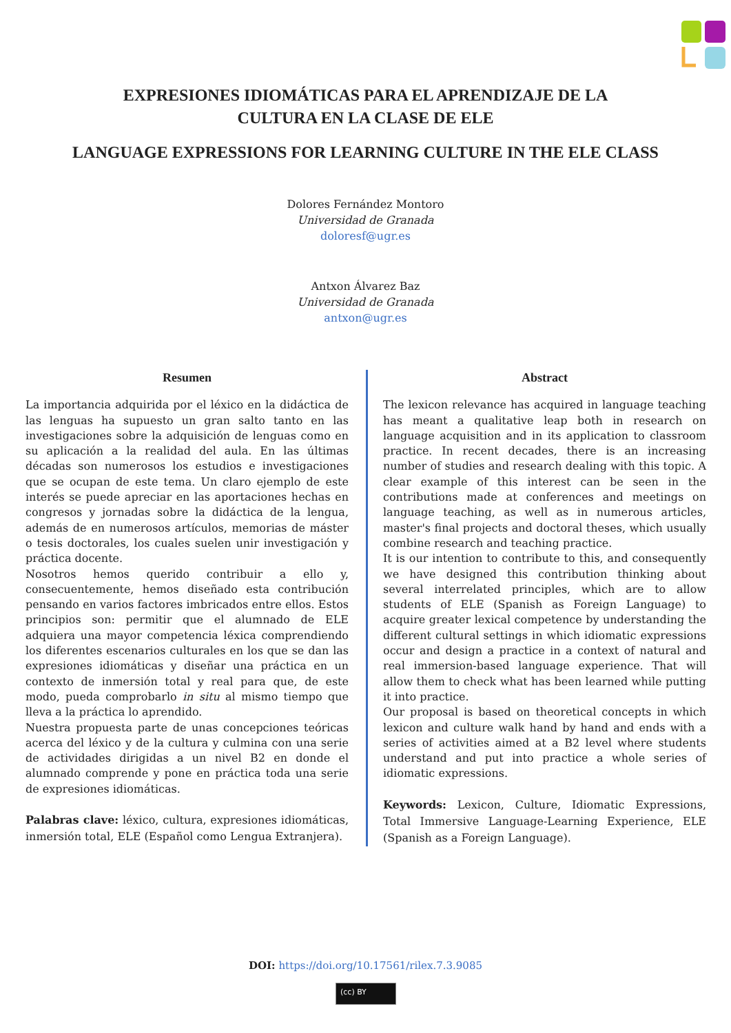EXPRESIONES IDIOMÁTICAS PARA EL APRENDIZAJE DE LA
CULTURA EN LA CLASE DE ELE
LANGUAGE EXPRESSIONS FOR LEARNING CULTURE IN THE ELE CLASS
Dolores Fernández Montoro
Universidad de Granada
doloresf@ugr.es
Antxon Álvarez Baz
Universidad de Granada
antxon@ugr.es
Resumen
La importancia adquirida por el léxico en la didáctica de las lenguas ha supuesto un gran salto tanto en las investigaciones sobre la adquisición de lenguas como en su aplicación a la realidad del aula. En las últimas décadas son numerosos los estudios e investigaciones que se ocupan de este tema. Un claro ejemplo de este interés se puede apreciar en las aportaciones hechas en congresos y jornadas sobre la didáctica de la lengua, además de en numerosos artículos, memorias de máster o tesis doctorales, los cuales suelen unir investigación y práctica docente.
Nosotros hemos querido contribuir a ello y, consecuentemente, hemos diseñado esta contribución pensando en varios factores imbricados entre ellos. Estos principios son: permitir que el alumnado de ELE adquiera una mayor competencia léxica comprendiendo los diferentes escenarios culturales en los que se dan las expresiones idiomáticas y diseñar una práctica en un contexto de inmersión total y real para que, de este modo, pueda comprobarlo in situ al mismo tiempo que lleva a la práctica lo aprendido.
Nuestra propuesta parte de unas concepciones teóricas acerca del léxico y de la cultura y culmina con una serie de actividades dirigidas a un nivel B2 en donde el alumnado comprende y pone en práctica toda una serie de expresiones idiomáticas.
Palabras clave: léxico, cultura, expresiones idiomáticas, inmersión total, ELE (Español como Lengua Extranjera).
Abstract
The lexicon relevance has acquired in language teaching has meant a qualitative leap both in research on language acquisition and in its application to classroom practice. In recent decades, there is an increasing number of studies and research dealing with this topic. A clear example of this interest can be seen in the contributions made at conferences and meetings on language teaching, as well as in numerous articles, master's final projects and doctoral theses, which usually combine research and teaching practice.
It is our intention to contribute to this, and consequently we have designed this contribution thinking about several interrelated principles, which are to allow students of ELE (Spanish as Foreign Language) to acquire greater lexical competence by understanding the different cultural settings in which idiomatic expressions occur and design a practice in a context of natural and real immersion-based language experience. That will allow them to check what has been learned while putting it into practice.
Our proposal is based on theoretical concepts in which lexicon and culture walk hand by hand and ends with a series of activities aimed at a B2 level where students understand and put into practice a whole series of idiomatic expressions.
Keywords: Lexicon, Culture, Idiomatic Expressions, Total Immersive Language-Learning Experience, ELE (Spanish as a Foreign Language).
DOI: https://doi.org/10.17561/rilex.7.3.9085
(cc) BY